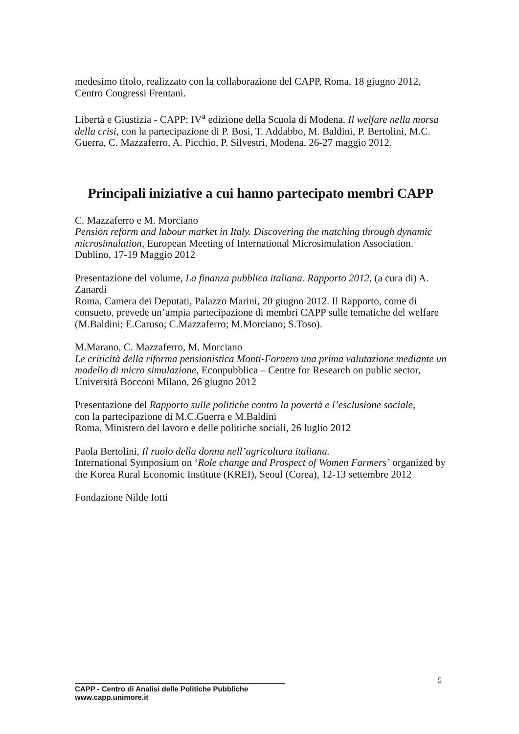medesimo titolo, realizzato con la collaborazione del CAPP, Roma, 18 giugno 2012, Centro Congressi Frentani.
Libertà e Giustizia - CAPP: IV<sup>a</sup> edizione della Scuola di Modena, Il welfare nella morsa della crisi, con la partecipazione di P. Bosi, T. Addabbo, M. Baldini, P. Bertolini, M.C. Guerra, C. Mazzaferro, A. Picchio, P. Silvestri, Modena, 26-27 maggio 2012.
Principali iniziative a cui hanno partecipato membri CAPP
C. Mazzaferro e M. Morciano
Pension reform and labour market in Italy. Discovering the matching through dynamic microsimulation, European Meeting of International Microsimulation Association.
Dublino, 17-19 Maggio 2012
Presentazione del volume, La finanza pubblica italiana. Rapporto 2012, (a cura di) A. Zanardi
Roma, Camera dei Deputati, Palazzo Marini, 20 giugno 2012. Il Rapporto, come di consueto, prevede un’ampia partecipazione di membri CAPP sulle tematiche del welfare (M.Baldini; E.Caruso; C.Mazzaferro; M.Morciano; S.Toso).
M.Marano, C. Mazzaferro, M. Morciano
Le criticità della riforma pensionistica Monti-Fornero una prima valutazione mediante un modello di micro simulazione, Econpubblica – Centre for Research on public sector, Università Bocconi Milano, 26 giugno 2012
Presentazione del Rapporto sulle politiche contro la povertà e l’esclusione sociale,
con la partecipazione di M.C.Guerra e M.Baldini
Roma, Ministero del lavoro e delle politiche sociali, 26 luglio 2012
Paola Bertolini, Il ruolo della donna nell’agricoltura italiana.
International Symposium on ‘Role change and Prospect of Women Farmers’ organized by the Korea Rural Economic Institute (KREI), Seoul (Corea), 12-13 settembre 2012
Fondazione Nilde Iotti
5
CAPP - Centro di Analisi delle Politiche Pubbliche
www.capp.unimore.it